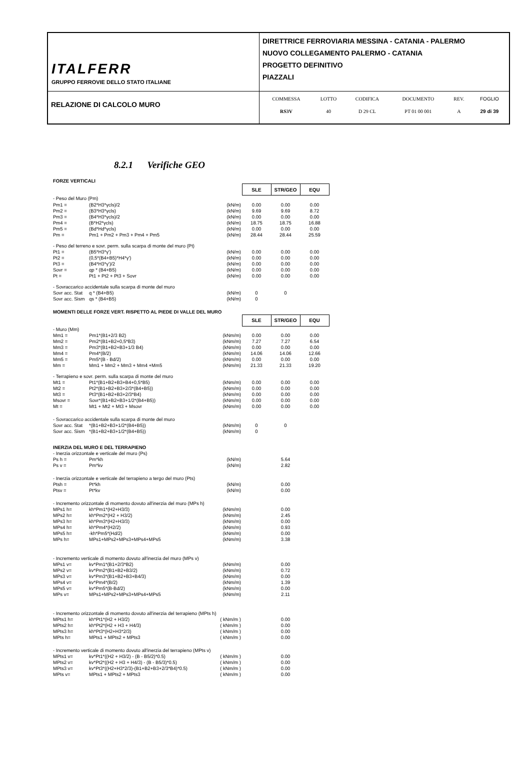| ITALFERR GRUPPO FERROVIE DELLO STATO ITALIANE | DIRETTRICE FERROVIARIA MESSINA - CATANIA - PALERMO NUOVO COLLEGAMENTO PALERMO - CATANIA PROGETTO DEFINITIVO PIAZZALI |
| RELAZIONE DI CALCOLO MURO | / COMMESSA / LOTTO / CODIFICA / DOCUMENTO / REV. / FOGLIO / / RS3V / 40 / D 29 CL / PT 01 00 001 / A / 29 di 39 / |
8.2.1 Verifiche GEO
| FORZE VERTICALI | | | | | |
| | | | SLE | STR/GEO | EQU |
| - Peso del Muro (Pm) | | | | | |
| Pm1 = | (B2*H3*γcls)/2 | (kN/m) | 0.00 | 0.00 | 0.00 |
| Pm2 = | (B3*H3*γcls) | (kN/m) | 9.69 | 9.69 | 8.72 |
| Pm3 = | (B4*H3*γcls)/2 | (kN/m) | 0.00 | 0.00 | 0.00 |
| Pm4 = | (B*H2*γcls) | (kN/m) | 18.75 | 18.75 | 16.88 |
| Pm5 = | (Bd*Hd*γcls) | (kN/m) | 0.00 | 0.00 | 0.00 |
| Pm = | Pm1 + Pm2 + Pm3 + Pm4 + Pm5 | (kN/m) | 28.44 | 28.44 | 25.59 |
| - Peso del terreno e sovr. perm. sulla scarpa di monte del muro (Pt) | | | | | |
| Pt1 = | (B5*H3*γ') | (kN/m) | 0.00 | 0.00 | 0.00 |
| Pt2 = | (0,5*(B4+B5)*H4*γ') | (kN/m) | 0.00 | 0.00 | 0.00 |
| Pt3 = | (B4*H3*γ')/2 | (kN/m) | 0.00 | 0.00 | 0.00 |
| Sovr = | qp * (B4+B5) | (kN/m) | 0.00 | 0.00 | 0.00 |
| Pt = | Pt1 + Pt2 + Pt3 + Sovr | (kN/m) | 0.00 | 0.00 | 0.00 |
| - Sovraccarico accidentale sulla scarpa di monte del muro | | | | | |
| Sovr acc. Stat | q * (B4+B5) | (kN/m) | 0 | 0 | |
| Sovr acc. Sism | qs * (B4+B5) | (kN/m) | 0 | | |
| MOMENTI DELLE FORZE VERT. RISPETTO AL PIEDE DI VALLE DEL MURO | | | | | |
| | | | SLE | STR/GEO | EQU |
| - Muro (Mm) | | | | | |
| Mm1 = | Pm1*(B1+2/3 B2) | (kNm/m) | 0.00 | 0.00 | 0.00 |
| Mm2 = | Pm2*(B1+B2+0,5*B3) | (kNm/m) | 7.27 | 7.27 | 6.54 |
| Mm3 = | Pm3*(B1+B2+B3+1/3 B4) | (kNm/m) | 0.00 | 0.00 | 0.00 |
| Mm4 = | Pm4*(B/2) | (kNm/m) | 14.06 | 14.06 | 12.66 |
| Mm5 = | Pm5*(B - Bd/2) | (kNm/m) | 0.00 | 0.00 | 0.00 |
| Mm = | Mm1 + Mm2 + Mm3 + Mm4 +Mm5 | (kNm/m) | 21.33 | 21.33 | 19.20 |
| - Terrapieno e sovr. perm. sulla scarpa di monte del muro | | | | | |
| Mt1 = | Pt1*(B1+B2+B3+B4+0,5*B5) | (kNm/m) | 0.00 | 0.00 | 0.00 |
| Mt2 = | Pt2*(B1+B2+B3+2/3*(B4+B5)) | (kNm/m) | 0.00 | 0.00 | 0.00 |
| Mt3 = | Pt3*(B1+B2+B3+2/3*B4) | (kNm/m) | 0.00 | 0.00 | 0.00 |
| Msovr = | Sovr*(B1+B2+B3+1/2*(B4+B5)) | (kNm/m) | 0.00 | 0.00 | 0.00 |
| Mt = | Mt1 + Mt2 + Mt3 + Msovr | (kNm/m) | 0.00 | 0.00 | 0.00 |
| - Sovraccarico accidentale sulla scarpa di monte del muro | | | | | |
| Sovr acc. Stat | *(B1+B2+B3+1/2*(B4+B5)) | (kNm/m) | 0 | 0 | |
| Sovr acc. Sism | *(B1+B2+B3+1/2*(B4+B5)) | (kNm/m) | 0 | | |
| INERZIA DEL MURO E DEL TERRAPIENO | | | | | |
| - Inerzia orizzontale e verticale del muro (Ps) | | | | | |
| Ps h = | Pm*kh | (kN/m) | | 5.64 | |
| Ps v = | Pm*kv | (kN/m) | | 2.82 | |
| - Inerzia orizzontale e verticale del terrapieno a tergo del muro (Pts) | | | | | |
| Ptsh = | Pt*kh | (kN/m) | | 0.00 | |
| Ptsv = | Pt*kv | (kN/m) | | 0.00 | |
| - Incremento orizzontale di momento dovuto all'inerzia del muro (MPs h) | | | | | |
| MPs1 h= | kh*Pm1*(H2+H3/3) | (kNm/m) | | 0.00 | |
| MPs2 h= | kh*Pm2*(H2 + H3/2) | (kNm/m) | | 2.45 | |
| MPs3 h= | kh*Pm3*(H2+H3/3) | (kNm/m) | | 0.00 | |
| MPs4 h= | kh*Pm4*(H2/2) | (kNm/m) | | 0.93 | |
| MPs5 h= | -kh*Pm5*(Hd/2) | (kNm/m) | | 0.00 | |
| MPs h= | MPs1+MPs2+MPs3+MPs4+MPs5 | (kNm/m) | | 3.38 | |
| - Incremento verticale di momento dovuto all'inerzia del muro (MPs v) | | | | | |
| MPs1 v= | kv*Pm1*(B1+2/3*B2) | (kNm/m) | | 0.00 | |
| MPs2 v= | kv*Pm2*(B1+B2+B3/2) | (kNm/m) | | 0.72 | |
| MPs3 v= | kv*Pm3*(B1+B2+B3+B4/3) | (kNm/m) | | 0.00 | |
| MPs4 v= | kv*Pm4*(B/2) | (kNm/m) | | 1.39 | |
| MPs5 v= | kv*Pm5*(B-Bd/2) | (kNm/m) | | 0.00 | |
| MPs v= | MPs1+MPs2+MPs3+MPs4+MPs5 | (kNm/m) | | 2.11 | |
| - Incremento orizzontale di momento dovuto all'inerzia del terrapieno (MPts h) | | | | | |
| MPts1 h= | kh*Pt1*(H2 + H3/2) | ( kNm/m ) | | 0.00 | |
| MPts2 h= | kh*Pt2*(H2 + H3 + H4/3) | ( kNm/m ) | | 0.00 | |
| MPts3 h= | kh*Pt3*(H2+H3*2/3) | ( kNm/m ) | | 0.00 | |
| MPts h= | MPts1 + MPts2 + MPts3 | ( kNm/m ) | | 0.00 | |
| - Incremento verticale di momento dovuto all'inerzia del terrapieno (MPts v) | | | | | |
| MPts1 v= | kv*Pt1*((H2 + H3/2) - (B - B5/2)*0.5) | ( kNm/m ) | | 0.00 | |
| MPts2 v= | kv*Pt2*((H2 + H3 + H4/3) - (B - B5/3)*0.5) | ( kNm/m ) | | 0.00 | |
| MPts3 v= | kv*Pt3*((H2+H3*2/3)-(B1+B2+B3+2/3*B4)*0.5) | ( kNm/m ) | | 0.00 | |
| MPts v= | MPts1 + MPts2 + MPts3 | ( kNm/m ) | | 0.00 | |